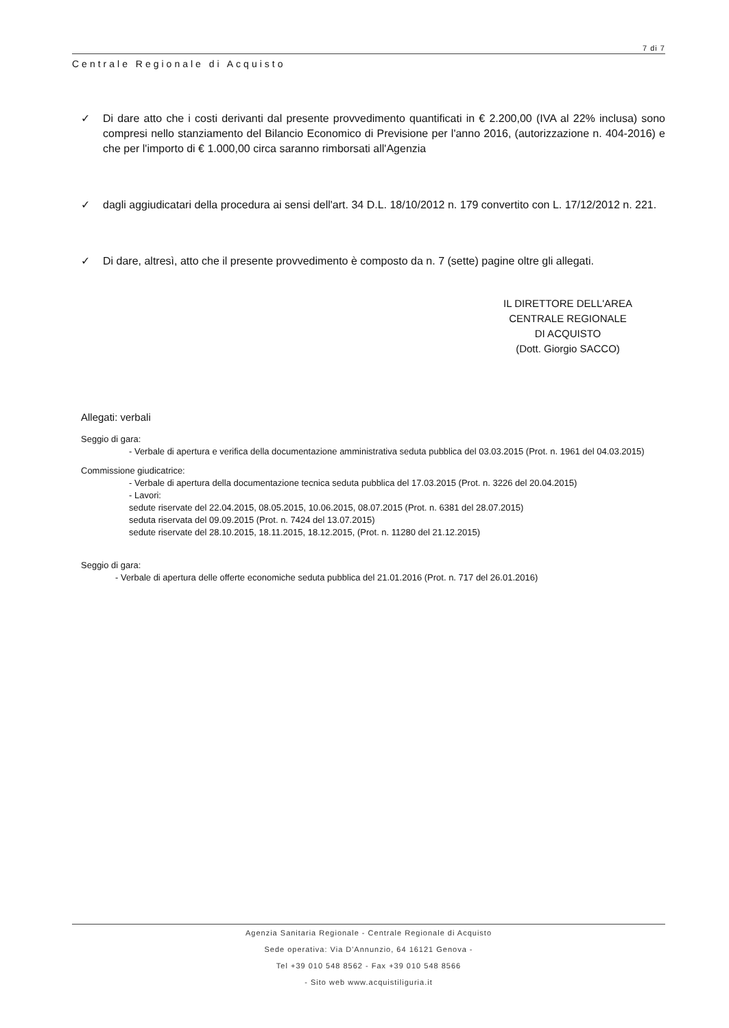7 di 7
Centrale Regionale di Acquisto
✓ Di dare atto che i costi derivanti dal presente provvedimento quantificati in € 2.200,00 (IVA al 22% inclusa) sono compresi nello stanziamento del Bilancio Economico di Previsione per l'anno 2016, (autorizzazione n. 404-2016) e che per l'importo di € 1.000,00 circa saranno rimborsati all'Agenzia
✓ dagli aggiudicatari della procedura ai sensi dell'art. 34 D.L. 18/10/2012 n. 179 convertito con L. 17/12/2012 n. 221.
✓ Di dare, altresì, atto che il presente provvedimento è composto da n. 7 (sette) pagine oltre gli allegati.
IL DIRETTORE DELL'AREA
CENTRALE REGIONALE
DI ACQUISTO
(Dott. Giorgio SACCO)
Allegati: verbali
Seggio di gara:
- Verbale di apertura e verifica della documentazione amministrativa seduta pubblica del 03.03.2015 (Prot. n. 1961 del 04.03.2015)
Commissione giudicatrice:
- Verbale di apertura della documentazione tecnica seduta pubblica del 17.03.2015 (Prot. n. 3226 del 20.04.2015)
- Lavori:
sedute riservate del 22.04.2015, 08.05.2015, 10.06.2015, 08.07.2015 (Prot. n. 6381 del 28.07.2015)
seduta riservata del 09.09.2015 (Prot. n. 7424 del 13.07.2015)
sedute riservate del 28.10.2015, 18.11.2015, 18.12.2015, (Prot. n. 11280 del 21.12.2015)
Seggio di gara:
- Verbale di apertura delle offerte economiche seduta pubblica del 21.01.2016 (Prot. n. 717 del 26.01.2016)
Agenzia Sanitaria Regionale - Centrale Regionale di Acquisto
Sede operativa: Via D'Annunzio, 64 16121 Genova -
Tel +39 010 548 8562 - Fax +39 010 548 8566
- Sito web www.acquistiliguria.it